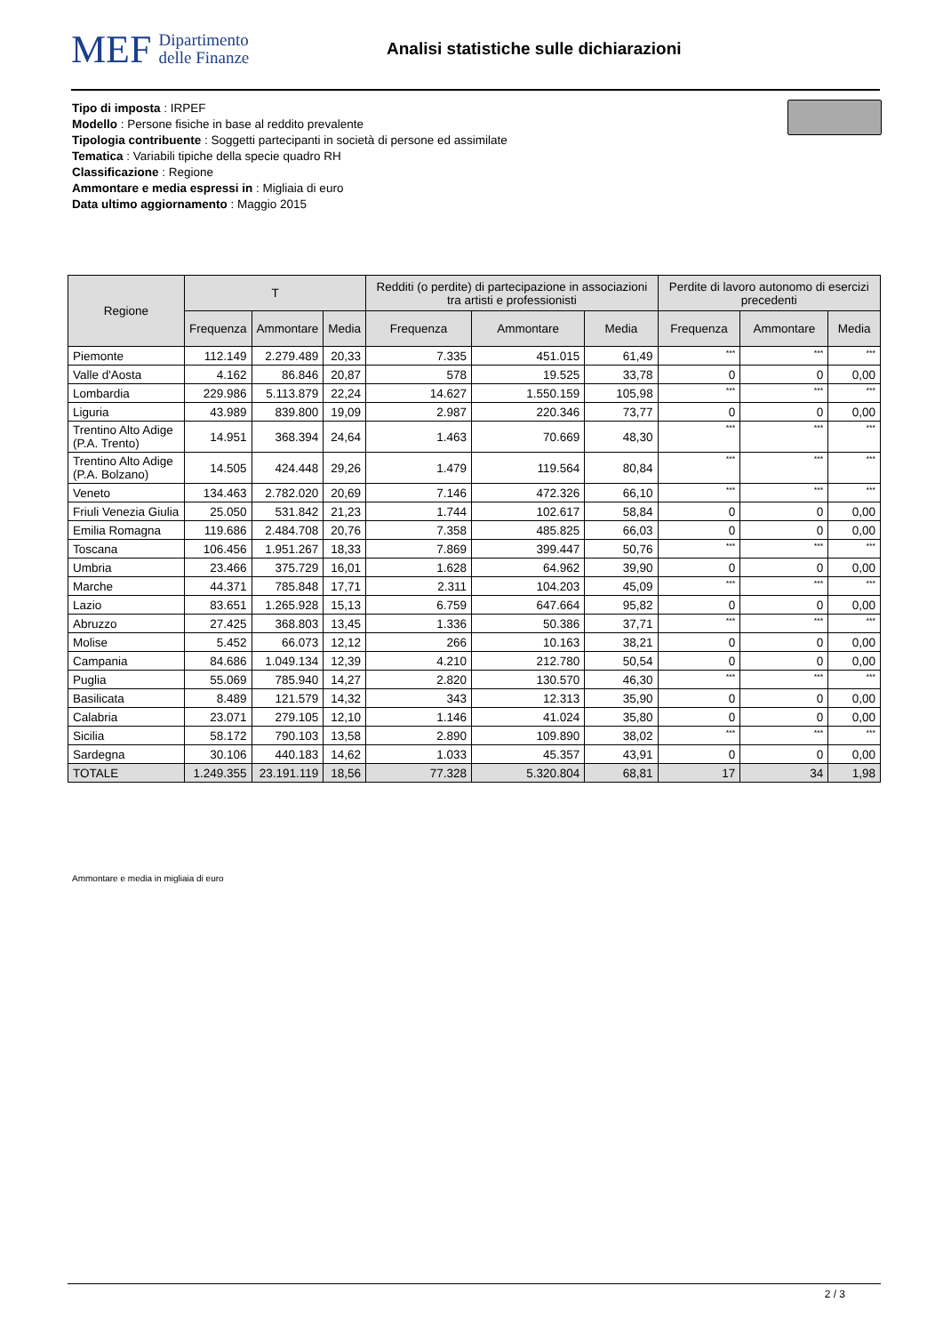MEF Dipartimento
delle Finanze
Analisi statistiche sulle dichiarazioni
Tipo di imposta : IRPEF
Modello : Persone fisiche in base al reddito prevalente
Tipologia contribuente : Soggetti partecipanti in società di persone ed assimilate
Tematica : Variabili tipiche della specie quadro RH
Classificazione : Regione
Ammontare e media espressi in : Migliaia di euro
Data ultimo aggiornamento : Maggio 2015
| Regione | T | | | Redditi (o perdite) di partecipazione in associazioni tra artisti e professionisti | | | Perdite di lavoro autonomo di esercizi precedenti | | |
| --- | --- | --- | --- | --- | --- | --- | --- | --- | --- |
| | Frequenza | Ammontare | Media | Frequenza | Ammontare | Media | Frequenza | Ammontare | Media |
| Piemonte | 112.149 | 2.279.489 | 20,33 | 7.335 | 451.015 | 61,49 | *** | *** | *** |
| Valle d'Aosta | 4.162 | 86.846 | 20,87 | 578 | 19.525 | 33,78 | 0 | 0 | 0,00 |
| Lombardia | 229.986 | 5.113.879 | 22,24 | 14.627 | 1.550.159 | 105,98 | *** | *** | *** |
| Liguria | 43.989 | 839.800 | 19,09 | 2.987 | 220.346 | 73,77 | 0 | 0 | 0,00 |
| Trentino Alto Adige (P.A. Trento) | 14.951 | 368.394 | 24,64 | 1.463 | 70.669 | 48,30 | *** | *** | *** |
| Trentino Alto Adige (P.A. Bolzano) | 14.505 | 424.448 | 29,26 | 1.479 | 119.564 | 80,84 | *** | *** | *** |
| Veneto | 134.463 | 2.782.020 | 20,69 | 7.146 | 472.326 | 66,10 | *** | *** | *** |
| Friuli Venezia Giulia | 25.050 | 531.842 | 21,23 | 1.744 | 102.617 | 58,84 | 0 | 0 | 0,00 |
| Emilia Romagna | 119.686 | 2.484.708 | 20,76 | 7.358 | 485.825 | 66,03 | 0 | 0 | 0,00 |
| Toscana | 106.456 | 1.951.267 | 18,33 | 7.869 | 399.447 | 50,76 | *** | *** | *** |
| Umbria | 23.466 | 375.729 | 16,01 | 1.628 | 64.962 | 39,90 | 0 | 0 | 0,00 |
| Marche | 44.371 | 785.848 | 17,71 | 2.311 | 104.203 | 45,09 | *** | *** | *** |
| Lazio | 83.651 | 1.265.928 | 15,13 | 6.759 | 647.664 | 95,82 | 0 | 0 | 0,00 |
| Abruzzo | 27.425 | 368.803 | 13,45 | 1.336 | 50.386 | 37,71 | *** | *** | *** |
| Molise | 5.452 | 66.073 | 12,12 | 266 | 10.163 | 38,21 | 0 | 0 | 0,00 |
| Campania | 84.686 | 1.049.134 | 12,39 | 4.210 | 212.780 | 50,54 | 0 | 0 | 0,00 |
| Puglia | 55.069 | 785.940 | 14,27 | 2.820 | 130.570 | 46,30 | *** | *** | *** |
| Basilicata | 8.489 | 121.579 | 14,32 | 343 | 12.313 | 35,90 | 0 | 0 | 0,00 |
| Calabria | 23.071 | 279.105 | 12,10 | 1.146 | 41.024 | 35,80 | 0 | 0 | 0,00 |
| Sicilia | 58.172 | 790.103 | 13,58 | 2.890 | 109.890 | 38,02 | *** | *** | *** |
| Sardegna | 30.106 | 440.183 | 14,62 | 1.033 | 45.357 | 43,91 | 0 | 0 | 0,00 |
| TOTALE | 1.249.355 | 23.191.119 | 18,56 | 77.328 | 5.320.804 | 68,81 | 17 | 34 | 1,98 |
Ammontare e media in migliaia di euro
2 / 3